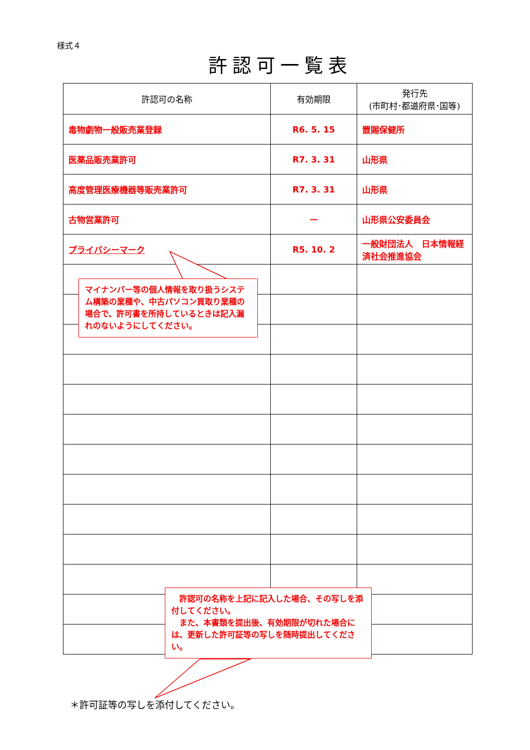様式４
許認可一覧表
| 許認可の名称 | 有効期限 | 発行先 (市町村･都道府県･国等) |
| --- | --- | --- |
| 毒物劇物一般販売業登録 | R6. 5. 15 | 置賜保健所 |
| 医薬品販売業許可 | R7. 3. 31 | 山形県 |
| 高度管理医療機器等販売業許可 | R7. 3. 31 | 山形県 |
| 古物営業許可 | ー | 山形県公安委員会 |
| プライバシーマーク | R5. 10. 2 | 一般財団法人 日本情報経済社会推進協会 |
マイナンバー等の個人情報を取り扱うシステム構築の業種や、中古パソコン買取り業種の場合で、許可書を所持しているときは記入漏れのないようにしてください。
　許認可の名称を上記に記入した場合、その写しを添付してください。
　また、本書類を提出後、有効期限が切れた場合には、更新した許可証等の写しを随時提出してください。
＊許可証等の写しを添付してください。